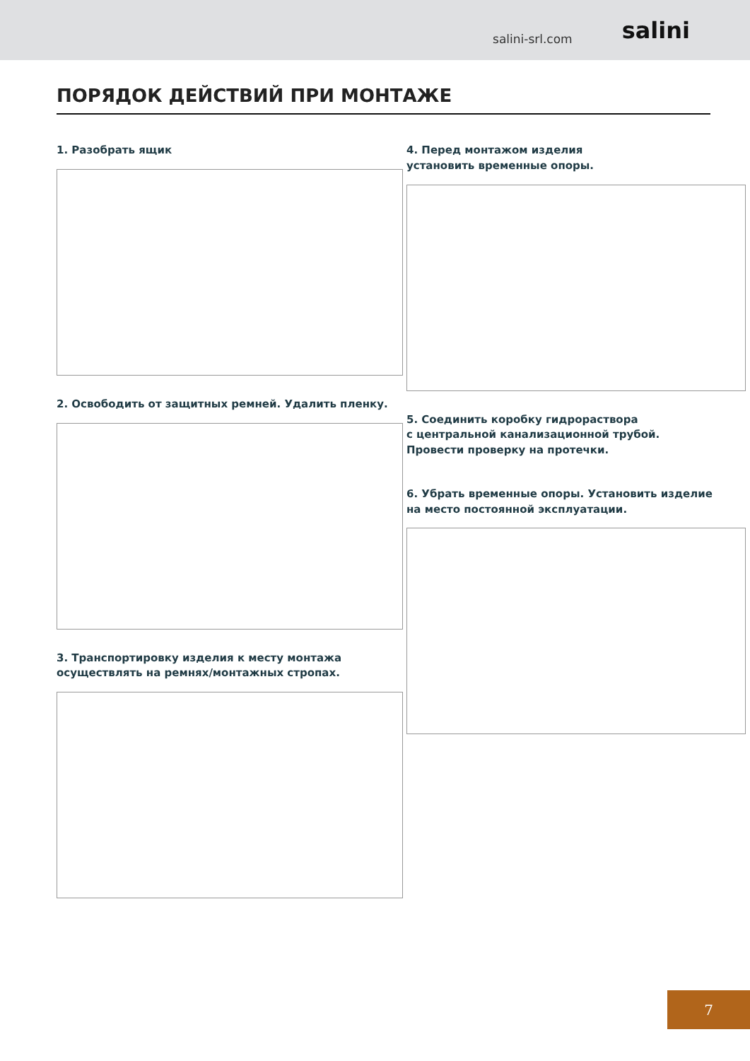salini-srl.com salini
ПОРЯДОК ДЕЙСТВИЙ ПРИ МОНТАЖЕ
1. Разобрать ящик
2. Освободить от защитных ремней. Удалить пленку.
3. Транспортировку изделия к месту монтажа
осуществлять на ремнях/монтажных стропах.
4. Перед монтажом изделия
установить временные опоры.
5. Соединить коробку гидрораствора
с центральной канализационной трубой.
Провести проверку на протечки.
6. Убрать временные опоры. Установить изделие
на место постоянной эксплуатации.
7